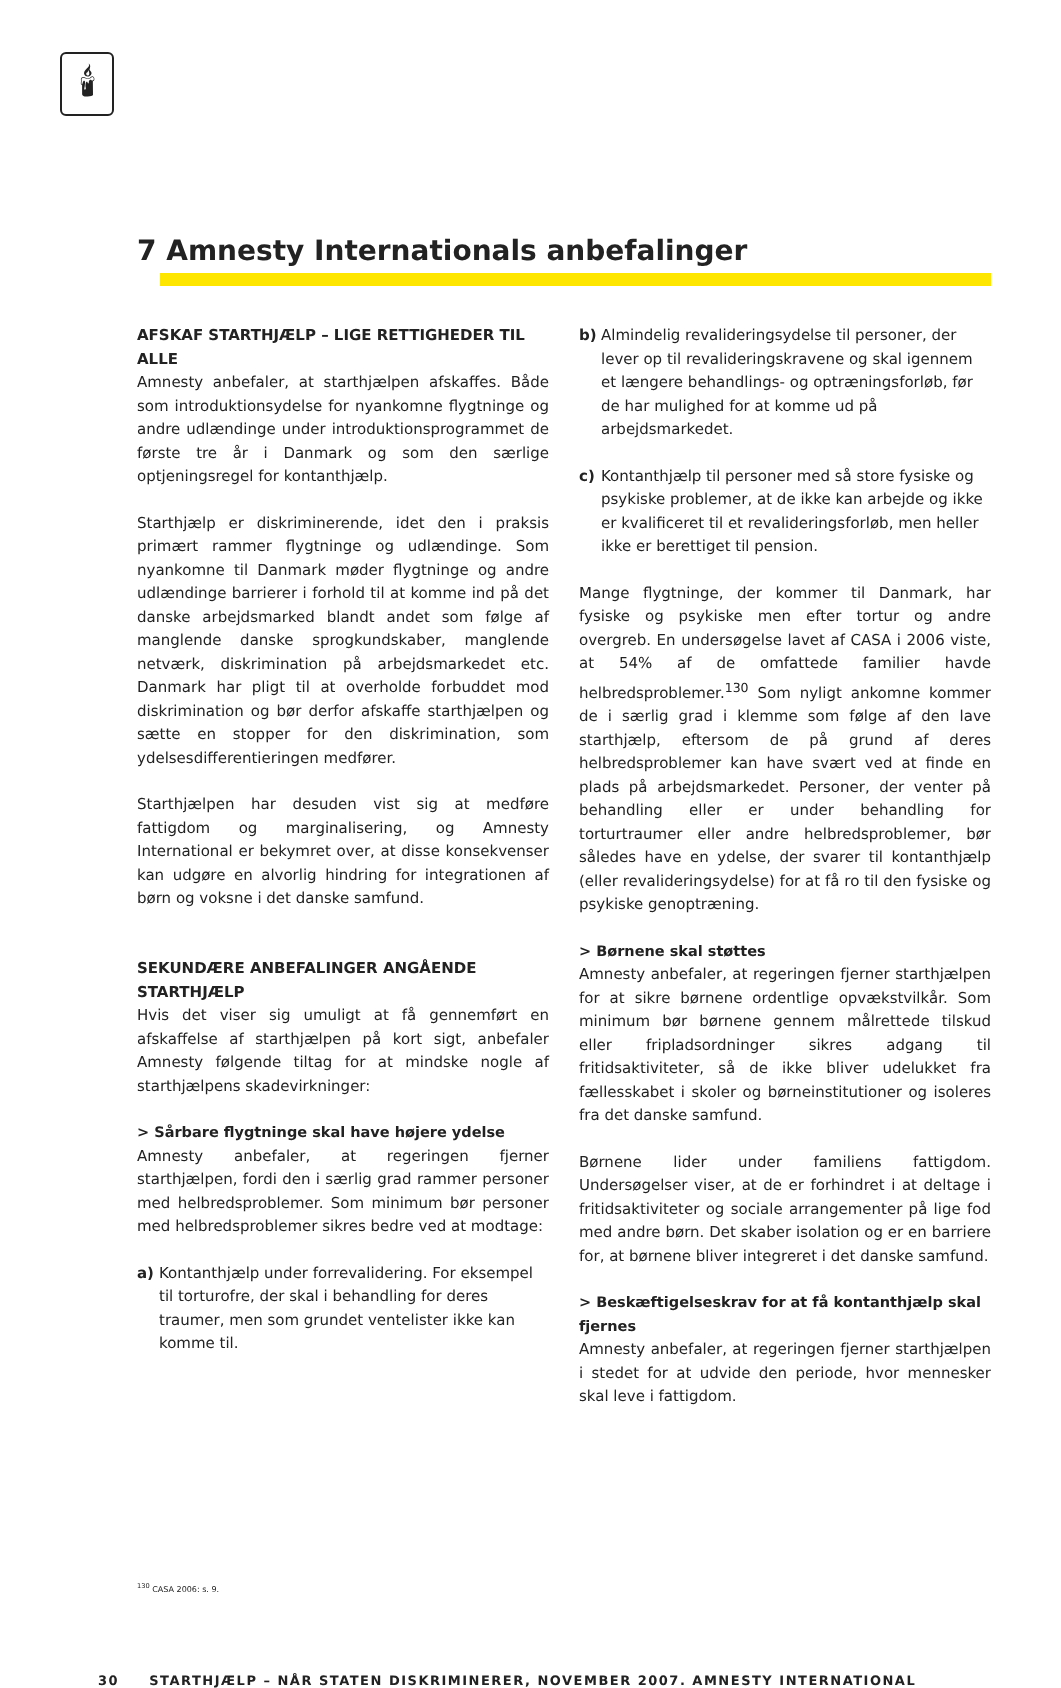🕯
7 Amnesty Internationals anbefalinger
AFSKAF STARTHJÆLP – LIGE RETTIGHEDER TIL ALLE
Amnesty anbefaler, at starthjælpen afskaffes. Både som introduktionsydelse for nyankomne flygtninge og andre udlændinge under introduktionsprogrammet de første tre år i Danmark og som den særlige optjeningsregel for kontanthjælp.
Starthjælp er diskriminerende, idet den i praksis primært rammer flygtninge og udlændinge. Som nyankomne til Danmark møder flygtninge og andre udlændinge barrierer i forhold til at komme ind på det danske arbejdsmarked blandt andet som følge af manglende danske sprogkundskaber, manglende netværk, diskrimination på arbejdsmarkedet etc. Danmark har pligt til at overholde forbuddet mod diskrimination og bør derfor afskaffe starthjælpen og sætte en stopper for den diskrimination, som ydelsesdifferentieringen medfører.
Starthjælpen har desuden vist sig at medføre fattigdom og marginalisering, og Amnesty International er bekymret over, at disse konsekvenser kan udgøre en alvorlig hindring for integrationen af børn og voksne i det danske samfund.
SEKUNDÆRE ANBEFALINGER ANGÅENDE STARTHJÆLP
Hvis det viser sig umuligt at få gennemført en afskaffelse af starthjælpen på kort sigt, anbefaler Amnesty følgende tiltag for at mindske nogle af starthjælpens skadevirkninger:
> Sårbare flygtninge skal have højere ydelse
Amnesty anbefaler, at regeringen fjerner starthjælpen, fordi den i særlig grad rammer personer med helbredsproblemer. Som minimum bør personer med helbredsproblemer sikres bedre ved at modtage:
a) Kontanthjælp under forrevalidering. For eksempel til torturofre, der skal i behandling for deres traumer, men som grundet ventelister ikke kan komme til.
b) Almindelig revalideringsydelse til personer, der lever op til revalideringskravene og skal igennem et længere behandlings- og optræningsforløb, før de har mulighed for at komme ud på arbejdsmarkedet.
c) Kontanthjælp til personer med så store fysiske og psykiske problemer, at de ikke kan arbejde og ikke er kvalificeret til et revalideringsforløb, men heller ikke er berettiget til pension.
Mange flygtninge, der kommer til Danmark, har fysiske og psykiske men efter tortur og andre overgreb. En undersøgelse lavet af CASA i 2006 viste, at 54% af de omfattede familier havde helbredsproblemer.<sup>130</sup> Som nyligt ankomne kommer de i særlig grad i klemme som følge af den lave starthjælp, eftersom de på grund af deres helbredsproblemer kan have svært ved at finde en plads på arbejdsmarkedet. Personer, der venter på behandling eller er under behandling for torturtraumer eller andre helbredsproblemer, bør således have en ydelse, der svarer til kontanthjælp (eller revalideringsydelse) for at få ro til den fysiske og psykiske genoptræning.
> Børnene skal støttes
Amnesty anbefaler, at regeringen fjerner starthjælpen for at sikre børnene ordentlige opvækstvilkår. Som minimum bør børnene gennem målrettede tilskud eller fripladsordninger sikres adgang til fritidsaktiviteter, så de ikke bliver udelukket fra fællesskabet i skoler og børneinstitutioner og isoleres fra det danske samfund.
Børnene lider under familiens fattigdom. Undersøgelser viser, at de er forhindret i at deltage i fritidsaktiviteter og sociale arrangementer på lige fod med andre børn. Det skaber isolation og er en barriere for, at børnene bliver integreret i det danske samfund.
> Beskæftigelseskrav for at få kontanthjælp skal fjernes
Amnesty anbefaler, at regeringen fjerner starthjælpen i stedet for at udvide den periode, hvor mennesker skal leve i fattigdom.
<sup>130</sup> CASA 2006: s. 9.
30 STARTHJÆLP – NÅR STATEN DISKRIMINERER, NOVEMBER 2007. AMNESTY INTERNATIONAL